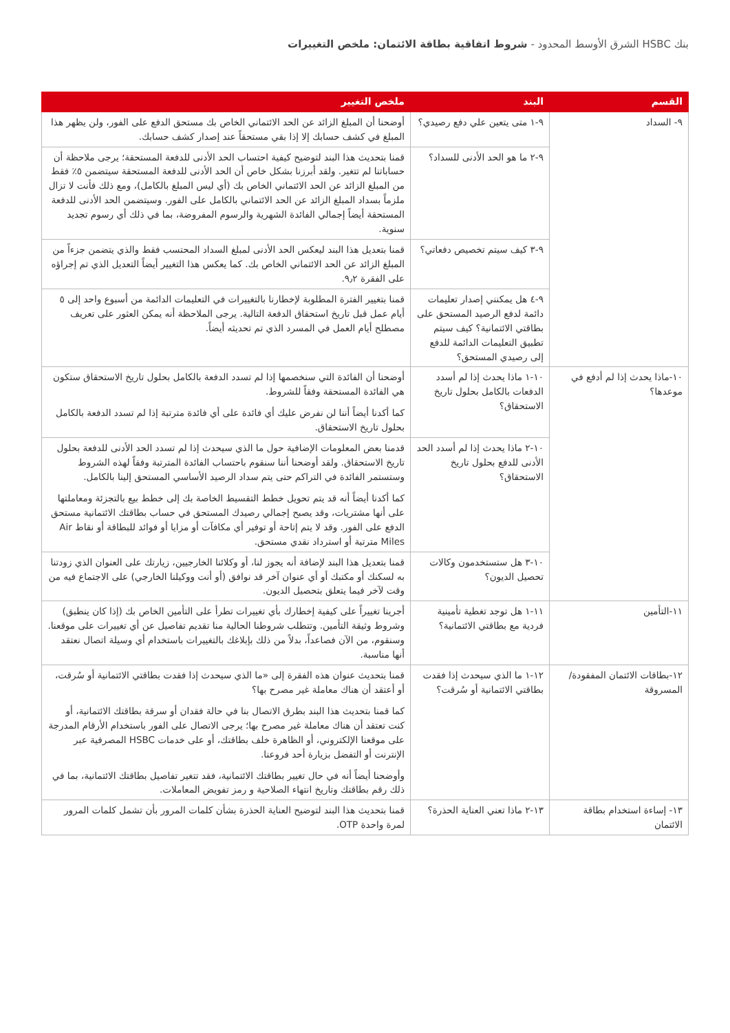بنك HSBC الشرق الأوسط المحدود - شروط اتفاقية بطاقة الائتمان: ملخص التغييرات
| القسم | البند | ملخص التغيير |
| --- | --- | --- |
| ٩- السداد | ٩-١ متى يتعين علي دفع رصيدي؟ | أوضحنا أن المبلغ الزائد عن الحد الائتماني الخاص بك مستحق الدفع على الفور، ولن يظهر هذا المبلغ في كشف حسابك إلا إذا بقي مستحقاً عند إصدار كشف حسابك. |
| | ٩-٢ ما هو الحد الأدنى للسداد؟ | قمنا بتحديث هذا البند لتوضيح كيفية احتساب الحد الأدنى للدفعة المستحقة؛ يرجى ملاحظة أن حساباتنا لم تتغير. ولقد أبرزنا بشكل خاص أن الحد الأدنى للدفعة المستحقة سيتضمن ٥٪ فقط من المبلغ الزائد عن الحد الائتماني الخاص بك (أي ليس المبلغ بالكامل)، ومع ذلك فأنت لا تزال ملزماً بسداد المبلغ الزائد عن الحد الائتماني بالكامل على الفور. وسيتضمن الحد الأدنى للدفعة المستحقة أيضاً إجمالي الفائدة الشهرية والرسوم المفروضة، بما في ذلك أي رسوم تجديد سنوية. |
| | ٩-٣ كيف سيتم تخصيص دفعاتي؟ | قمنا بتعديل هذا البند ليعكس الحد الأدنى لمبلغ السداد المحتسب فقط والذي يتضمن جزءاً من المبلغ الزائد عن الحد الائتماني الخاص بك. كما يعكس هذا التغيير أيضاً التعديل الذي تم إجراؤه على الفقرة ٩٫٢. |
| | ٩-٤ هل يمكنني إصدار تعليمات دائمة لدفع الرصيد المستحق على بطاقتي الائتمانية؟ كيف سيتم تطبيق التعليمات الدائمة للدفع إلى رصيدي المستحق؟ | قمنا بتغيير الفترة المطلوبة لإخطارنا بالتغييرات في التعليمات الدائمة من أسبوع واحد إلى ٥ أيام عمل قبل تاريخ استحقاق الدفعة التالية. يرجى الملاحظة أنه يمكن العثور على تعريف مصطلح أيام العمل في المسرد الذي تم تحديثه أيضاً. |
| ١٠-ماذا يحدث إذا لم أدفع في موعدها؟ | ١٠-١ ماذا يحدث إذا لم أسدد الدفعات بالكامل بحلول تاريخ الاستحقاق؟ | أوضحنا أن الفائدة التي سنخصمها إذا لم تسدد الدفعة بالكامل بحلول تاريخ الاستحقاق ستكون هي الفائدة المستحقة وفقاً للشروط. كما أكدنا أيضاً أننا لن نفرض عليك أي فائدة على أي فائدة مترتبة إذا لم تسدد الدفعة بالكامل بحلول تاريخ الاستحقاق. |
| | ١٠-٢ ماذا يحدث إذا لم أسدد الحد الأدنى للدفع بحلول تاريخ الاستحقاق؟ | قدمنا بعض المعلومات الإضافية حول ما الذي سيحدث إذا لم تسدد الحد الأدنى للدفعة بحلول تاريخ الاستحقاق. ولقد أوضحنا أننا سنقوم باحتساب الفائدة المترتبة وفقاً لهذه الشروط وستستمر الفائدة في التراكم حتى يتم سداد الرصيد الأساسي المستحق إلينا بالكامل. كما أكدنا أيضاً أنه قد يتم تحويل خطط التقسيط الخاصة بك إلى خطط بيع بالتجزئة ومعاملتها على أنها مشتريات، وقد يصبح إجمالي رصيدك المستحق في حساب بطاقتك الائتمانية مستحق الدفع على الفور. وقد لا يتم إتاحة أو توفير أي مكافآت أو مزايا أو فوائد للبطاقة أو نقاط Air Miles مترتبة أو استرداد نقدي مستحق. |
| | ١٠-٣ هل ستستخدمون وكالات تحصيل الديون؟ | قمنا بتعديل هذا البند لإضافة أنه يجوز لنا، أو وكلائنا الخارجيين، زيارتك على العنوان الذي زودتنا به لسكنك أو مكتبك أو أي عنوان آخر قد نوافق (أو أنت ووكيلنا الخارجي) على الاجتماع فيه من وقت لآخر فيما يتعلق بتحصيل الديون. |
| ١١-التأمين | ١١-١ هل توجد تغطية تأمينية فردية مع بطاقتي الائتمانية؟ | أجرينا تغييراً على كيفية إخطارك بأي تغييرات تطرأ على التأمين الخاص بك (إذا كان ينطبق) وشروط وثيقة التأمين. وتتطلب شروطنا الحالية منا تقديم تفاصيل عن أي تغييرات على موقعنا. وسنقوم، من الآن فصاعداً، بدلاً من ذلك بإبلاغك بالتغييرات باستخدام أي وسيلة اتصال نعتقد أنها مناسبة. |
| ١٢-بطاقات الائتمان المفقودة/المسروقة | ١٢-١ ما الذي سيحدث إذا فقدت بطاقتي الائتمانية أو سُرقت؟ | قمنا بتحديث عنوان هذه الفقرة إلى «ما الذي سيحدث إذا فقدت بطاقتي الائتمانية أو سُرقت، أو أعتقد أن هناك معاملة غير مصرح بها؟ كما قمنا بتحديث هذا البند بطرق الاتصال بنا في حالة فقدان أو سرقة بطاقتك الائتمانية، أو كنت تعتقد أن هناك معاملة غير مصرح بها؛ يرجى الاتصال على الفور باستخدام الأرقام المدرجة على موقعنا الإلكتروني، أو الظاهرة خلف بطاقتك، أو على خدمات HSBC المصرفية عبر الإنترنت أو التفضل بزيارة أحد فروعنا. وأوضحنا أيضاً أنه في حال تغيير بطاقتك الائتمانية، فقد تتغير تفاصيل بطاقتك الائتمانية، بما في ذلك رقم بطاقتك وتاريخ انتهاء الصلاحية و رمز تفويض المعاملات. |
| ١٣- إساءة استخدام بطاقة الائتمان | ١٣-٢ ماذا تعني العناية الحذرة؟ | قمنا بتحديث هذا البند لتوضيح العناية الحذرة بشأن كلمات المرور بأن تشمل كلمات المرور لمرة واحدة OTP. |